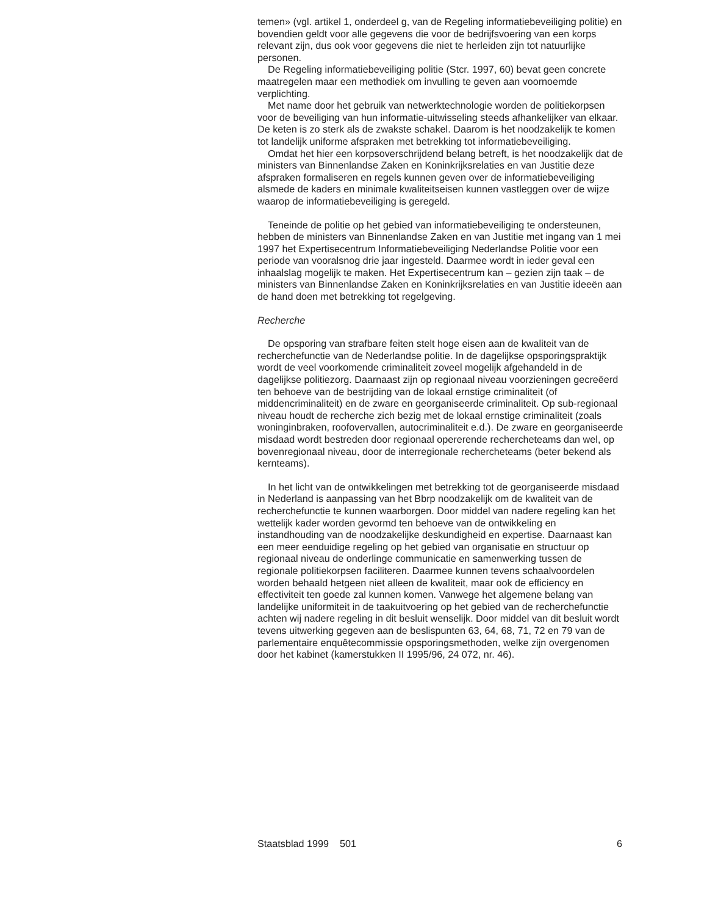temen» (vgl. artikel 1, onderdeel g, van de Regeling informatiebeveiliging politie) en bovendien geldt voor alle gegevens die voor de bedrijfsvoering van een korps relevant zijn, dus ook voor gegevens die niet te herleiden zijn tot natuurlijke personen.
De Regeling informatiebeveiliging politie (Stcr. 1997, 60) bevat geen concrete maatregelen maar een methodiek om invulling te geven aan voornoemde verplichting.
Met name door het gebruik van netwerktechnologie worden de politiekorpsen voor de beveiliging van hun informatie-uitwisseling steeds afhankelijker van elkaar. De keten is zo sterk als de zwakste schakel. Daarom is het noodzakelijk te komen tot landelijk uniforme afspraken met betrekking tot informatiebeveiliging.
Omdat het hier een korpsoverschrijdend belang betreft, is het noodzakelijk dat de ministers van Binnenlandse Zaken en Koninkrijksrelaties en van Justitie deze afspraken formaliseren en regels kunnen geven over de informatiebeveiliging alsmede de kaders en minimale kwaliteitseisen kunnen vastleggen over de wijze waarop de informatiebeveiliging is geregeld.
Teneinde de politie op het gebied van informatiebeveiliging te ondersteunen, hebben de ministers van Binnenlandse Zaken en van Justitie met ingang van 1 mei 1997 het Expertisecentrum Informatiebeveiliging Nederlandse Politie voor een periode van vooralsnog drie jaar ingesteld. Daarmee wordt in ieder geval een inhaalslag mogelijk te maken. Het Expertisecentrum kan – gezien zijn taak – de ministers van Binnenlandse Zaken en Koninkrijksrelaties en van Justitie ideeën aan de hand doen met betrekking tot regelgeving.
Recherche
De opsporing van strafbare feiten stelt hoge eisen aan de kwaliteit van de recherchefunctie van de Nederlandse politie. In de dagelijkse opsporingspraktijk wordt de veel voorkomende criminaliteit zoveel mogelijk afgehandeld in de dagelijkse politiezorg. Daarnaast zijn op regionaal niveau voorzieningen gecreëerd ten behoeve van de bestrijding van de lokaal ernstige criminaliteit (of middencriminaliteit) en de zware en georganiseerde criminaliteit. Op sub-regionaal niveau houdt de recherche zich bezig met de lokaal ernstige criminaliteit (zoals woninginbraken, roofovervallen, autocriminaliteit e.d.). De zware en georganiseerde misdaad wordt bestreden door regionaal opererende rechercheteams dan wel, op bovenregionaal niveau, door de interregionale rechercheteams (beter bekend als kernteams).
In het licht van de ontwikkelingen met betrekking tot de georganiseerde misdaad in Nederland is aanpassing van het Bbrp noodzakelijk om de kwaliteit van de recherchefunctie te kunnen waarborgen. Door middel van nadere regeling kan het wettelijk kader worden gevormd ten behoeve van de ontwikkeling en instandhouding van de noodzakelijke deskundigheid en expertise. Daarnaast kan een meer eenduidige regeling op het gebied van organisatie en structuur op regionaal niveau de onderlinge communicatie en samenwerking tussen de regionale politiekorpsen faciliteren. Daarmee kunnen tevens schaalvoordelen worden behaald hetgeen niet alleen de kwaliteit, maar ook de efficiency en effectiviteit ten goede zal kunnen komen. Vanwege het algemene belang van landelijke uniformiteit in de taakuitvoering op het gebied van de recherchefunctie achten wij nadere regeling in dit besluit wenselijk. Door middel van dit besluit wordt tevens uitwerking gegeven aan de beslispunten 63, 64, 68, 71, 72 en 79 van de parlementaire enquêtecommissie opsporingsmethoden, welke zijn overgenomen door het kabinet (kamerstukken II 1995/96, 24 072, nr. 46).
Staatsblad 1999 501 6